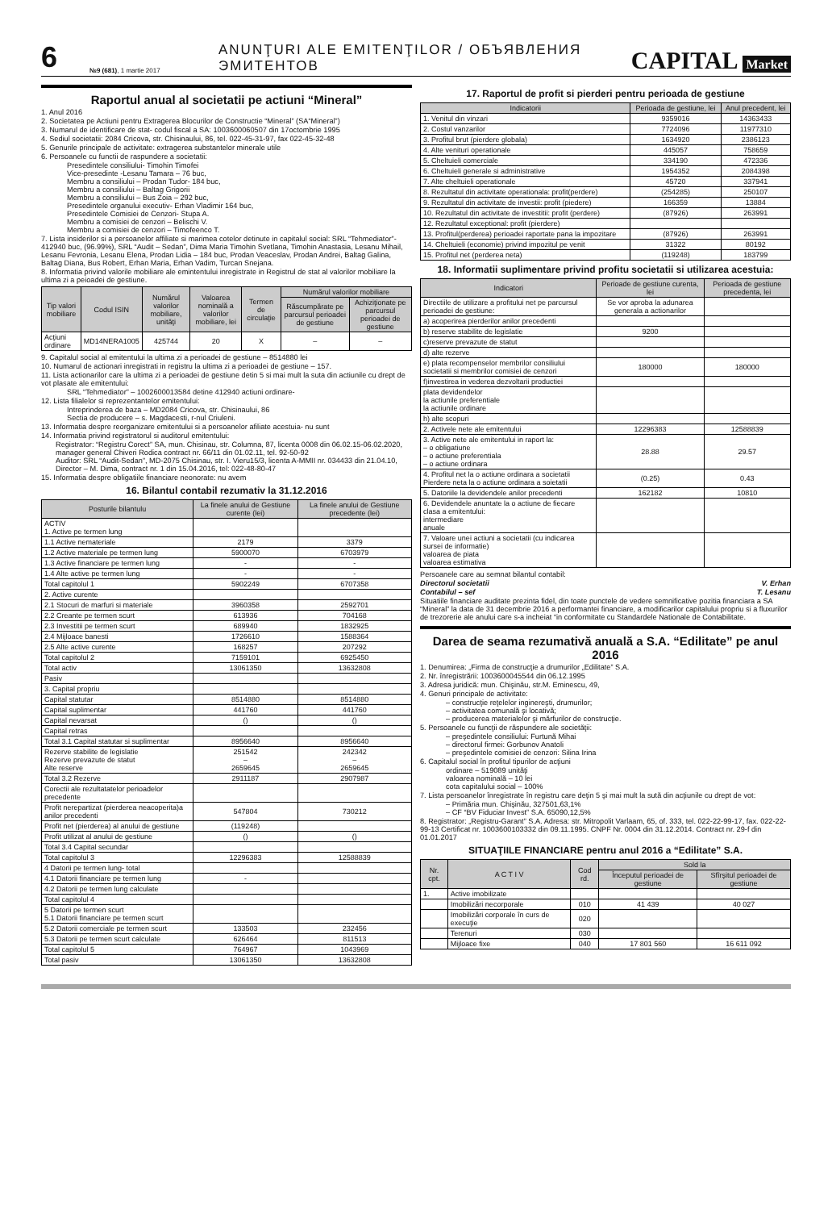6
№9 (681), 1 martie 2017
ANUNŢURI ALE EMITENŢILOR / ОБЪЯВЛЕНИЯ ЭМИТЕНТОВ
CAPITAL Market
Raportul anual al societatii pe actiuni “Mineral”
1. Anul 2016
2. Societatea pe Actiuni pentru Extragerea Blocurilor de Constructie “Mineral” (SA“Mineral”)
3. Numarul de identificare de stat- codul fiscal a SA: 1003600060507 din 17octombrie 1995
4. Sediul societatii: 2084 Cricova, str. Chisinaului, 86, tel. 022-45-31-97, fax 022-45-32-48
5. Genurile principale de activitate: extragerea substantelor minerale utile
6. Persoanele cu functii de raspundere a societatii:
Presedintele consiliului- Timohin Timofei
Vice-presedinte -Lesanu Tamara – 76 buc,
Membru a consiliului – Prodan Tudor- 184 buc,
Membru a consiliului – Baltag Grigorii
Membru a consiliului – Bus Zoia – 292 buc,
Presedintele organului executiv- Erhan Vladimir 164 buc,
Presedintele Comisiei de Cenzori- Stupa A.
Membru a comisiei de cenzori – Belischi V.
Membru a comisiei de cenzori – Timofeenco T.
7. Lista insiderilor si a persoanelor affiliate si marimea cotelor detinute in capitalul social: SRL “Tehmediator”- 412940 buc, (96.99%), SRL “Audit – Sedan”, Dima Maria Timohin Svetlana, Timohin Anastasia, Lesanu Mihail, Lesanu Fevronia, Lesanu Elena, Prodan Lidia – 184 buc, Prodan Veaceslav, Prodan Andrei, Baltag Galina, Baltag Diana, Bus Robert, Erhan Maria, Erhan Vadim, Turcan Snejana.
8. Informatia privind valorile mobiliare ale emintentului inregistrate in Registrul de stat al valorilor mobiliare la ultima zi a peioadei de gestiune.
| Tip valori mobiliare | Codul ISIN | Numărul valorilor mobiliare, unităţi | Valoarea nominală a valorilor mobiliare, lei | Termen de circulaţie | Numărul valorilor mobiliare | |
| --- | --- | --- | --- | --- | --- | --- |
| | | | | | Răscumpărate pe parcursul perioadei de gestiune | Achiziţionate pe parcursul perioadei de gestiune |
| Acţiuni ordinare | MD14NERA1005 | 425744 | 20 | X | – | – |
9. Capitalul social al emitentului la ultima zi a perioadei de gestiune – 8514880 lei
10. Numarul de actionari inregistrati in registru la ultima zi a perioadei de gestiune – 157.
11. Lista actionarilor care la ultima zi a perioadei de gestiune detin 5 si mai mult la suta din actiunile cu drept de vot plasate ale emitentului:
SRL “Tehmediator” – 1002600013584 detine 412940 actiuni ordinare-
12. Lista filialelor si reprezentantelor emitentului:
Intreprinderea de baza – MD2084 Cricova, str. Chisinaului, 86
Sectia de producere – s. Magdacesti, r-nul Criuleni.
13. Informatia despre reorganizare emitentului si a persoanelor afiliate acestuia- nu sunt
14. Informatia privind registratorul si auditorul emitentului:
Registrator: “Registru Corect” SA, mun. Chisinau, str. Columna, 87, licenta 0008 din 06.02.15-06.02.2020, manager general Chiveri Rodica contract nr. 66/11 din 01.02.11, tel. 92-50-92
Auditor: SRL “Audit-Sedan”, MD-2075 Chisinau, str. I. Vieru15/3, licenta A-MMII nr. 034433 din 21.04.10, Director – M. Dima, contract nr. 1 din 15.04.2016, tel: 022-48-80-47
15. Informatia despre obligatiile financiare neonorate: nu avem
16. Bilantul contabil rezumativ la 31.12.2016
| Posturile bilantulu | La finele anului de Gestiune curente (lei) | La finele anului de Gestiune precedente (lei) |
| --- | --- | --- |
| ACTIV 1. Active pe termen lung | | |
| 1.1 Active nemateriale | 2179 | 3379 |
| 1.2 Active materiale pe termen lung | 5900070 | 6703979 |
| 1.3 Active financiare pe termen lung | - | - |
| 1.4 Alte active pe termen lung | - | - |
| Total capitolul 1 | 5902249 | 6707358 |
| 2. Active curente | | |
| 2.1 Stocuri de marfuri si materiale | 3960358 | 2592701 |
| 2.2 Creante pe termen scurt | 613936 | 704168 |
| 2.3 Investitii pe termen scurt | 689940 | 1832925 |
| 2.4 Mijloace banesti | 1726610 | 1588364 |
| 2.5 Alte active curente | 168257 | 207292 |
| Total capitolul 2 | 7159101 | 6925450 |
| Total activ | 13061350 | 13632808 |
| Pasiv | | |
| 3. Capital propriu | | |
| Capital statutar | 8514880 | 8514880 |
| Capital suplimentar | 441760 | 441760 |
| Capital nevarsat | () | () |
| Capital retras | | |
| Total 3.1 Capital statutar si suplimentar | 8956640 | 8956640 |
| Rezerve stabilite de legislatie Rezerve prevazute de statut Alte reserve | 251542 – 2659645 | 242342 – 2659645 |
| Total 3.2 Rezerve | 2911187 | 2907987 |
| Corectii ale rezultatatelor perioadelor precedente | | |
| Profit nerepartizat (pierderea neacoperita)a anilor precedenti | 547804 | 730212 |
| Profit net (pierderea) al anului de gestiune | (119248) | |
| Profit utilizat al anului de gestiune | () | () |
| Total 3.4 Capital secundar | | |
| Total capitolul 3 | 12296383 | 12588839 |
| 4 Datorii pe termen lung- total | | |
| 4.1 Datorii financiare pe termen lung | - | |
| 4.2 Datorii pe termen lung calculate | | |
| Total capitolul 4 | | |
| 5 Datorii pe termen scurt 5.1 Datorii financiare pe termen scurt | | |
| 5.2 Datorii comerciale pe termen scurt | 133503 | 232456 |
| 5.3 Datorii pe termen scurt calculate | 626464 | 811513 |
| Total capitolul 5 | 764967 | 1043969 |
| Total pasiv | 13061350 | 13632808 |
17. Raportul de profit si pierderi pentru perioada de gestiune
| Indicatorii | Perioada de gestiune, lei | Anul precedent, lei |
| --- | --- | --- |
| 1. Venitul din vinzari | 9359016 | 14363433 |
| 2. Costul vanzarilor | 7724096 | 11977310 |
| 3. Profitul brut (pierdere globala) | 1634920 | 2386123 |
| 4. Alte venituri operationale | 445057 | 758659 |
| 5. Cheltuieli comerciale | 334190 | 472336 |
| 6. Cheltuieli generale si administrative | 1954352 | 2084398 |
| 7. Alte cheltuieli operationale | 45720 | 337941 |
| 8. Rezultatul din activitate operationala: profit(perdere) | (254285) | 250107 |
| 9. Rezultatul din activitate de investii: profit (piedere) | 166359 | 13884 |
| 10. Rezultatul din activitate de investitii: profit (perdere) | (87926) | 263991 |
| 12. Rezultatul exceptional: profit (pierdere) | | |
| 13. Profitul(perderea) perioadei raportate pana la impozitare | (87926) | 263991 |
| 14. Cheltuieli (economie) privind impozitul pe venit | 31322 | 80192 |
| 15. Profitul net (perderea neta) | (119248) | 183799 |
18. Informatii suplimentare privind profitu societatii si utilizarea acestuia:
| Indicatori | | Perioade de gestiune curenta, lei | Perioada de gestiune precedenta, lei |
| --- | --- | --- | --- |
| Directiile de utilizare a profitului net pe parcursul perioadei de gestiune: | Se vor aproba la adunarea generala a actionarilor | | |
| a) acoperirea pierderilor anilor precedenti | | | |
| b) reserve stabilite de legislatie | | 9200 | |
| c)reserve prevazute de statut | | | |
| d) alte rezerve | | | |
| e) plata recompenselor membrilor consiliului societatii si membrilor comisiei de cenzori | | 180000 | 180000 |
| f)investirea in vederea dezvoltarii productiei | | | |
| plata devidendelor la actiunile preferentiale la actiunile ordinare | | | |
| h) alte scopuri | | | |
| 2. Activele nete ale emitentului | | 12296383 | 12588839 |
| 3. Active nete ale emitentului in raport la: – o obligatiune – o actiune preferentiala – o actiune ordinara | | 28.88 | 29.57 |
| 4. Profitul net la o actiune ordinara a societatii Pierdere neta la o actiune ordinara a soietatii | | (0.25) | 0.43 |
| 5. Datoriile la devidendele anilor precedenti | | 162182 | 10810 |
| 6. Devidendele anuntate la o actiune de fiecare clasa a emitentului: intermediare anuale | | | |
| 7. Valoare unei actiuni a societatii (cu indicarea sursei de informatie) valoarea de piata valoarea estimativa | | | |
Persoanele care au semnat bilantul contabil:
Directorul societatii V. Erhan
Contabilul – sef T. Lesanu
Situatiile financiare auditate prezinta fidel, din toate punctele de vedere semnificative pozitia financiara a SA “Mineral” la data de 31 decembrie 2016 a performantei financiare, a modificarilor capitalului propriu si a fluxurilor de trezorerie ale anului care s-a incheiat “in conformitate cu Standardele Nationale de Contabilitate.
Darea de seama rezumativă anuală a S.A. “Edilitate” pe anul 2016
1. Denumirea: „Firma de construcţie a drumurilor „Edilitate” S.A.
2. Nr. înregistrării: 1003600045544 din 06.12.1995
3. Adresa juridică: mun. Chişinău, str.M. Eminescu, 49,
4. Genuri principale de activitate:
– construcţie reţelelor inginereşti, drumurilor;
– activitatea comunală şi locativă;
– producerea materialelor şi mărfurilor de construcţie.
5. Persoanele cu funcţii de răspundere ale societăţii:
– preşedintele consiliului: Furtună Mihai
– directorul firmei: Gorbunov Anatoli
– preşedintele comisiei de cenzori: Silina Irina
6. Capitalul social în profitul tipurilor de acţiuni
ordinare – 519089 unităţi
valoarea nominală – 10 lei
cota capitalului social – 100%
7. Lista persoanelor înregistrate în registru care deţin 5 şi mai mult la sută din acţiunile cu drept de vot:
– Primăria mun. Chişinău, 327501,63,1%
– CF “BV Fiduciar Invest” S.A. 65090,12,5%
8. Registrator: „Registru-Garant” S.A. Adresa: str. Mitropolit Varlaam, 65, of. 333, tel. 022-22-99-17, fax. 022-22-99-13 Certificat nr. 1003600103332 din 09.11.1995. CNPF Nr. 0004 din 31.12.2014. Contract nr. 29-f din 01.01.2017
SITUAŢIILE FINANCIARE pentru anul 2016 a “Edilitate” S.A.
| Nr. cpt. | A C T I V | Cod rd. | Sold la | |
| --- | --- | --- | --- | --- |
| | | | Începutul perioadei de gestiune | Sfîrşitul perioadei de gestiune |
| 1. | Active imobilizate | | | |
| | Imobilizări necorporale | 010 | 41 439 | 40 027 |
| | Imobilizări corporale în curs de execuţie | 020 | | |
| | Terenuri | 030 | | |
| | Mijloace fixe | 040 | 17 801 560 | 16 611 092 |